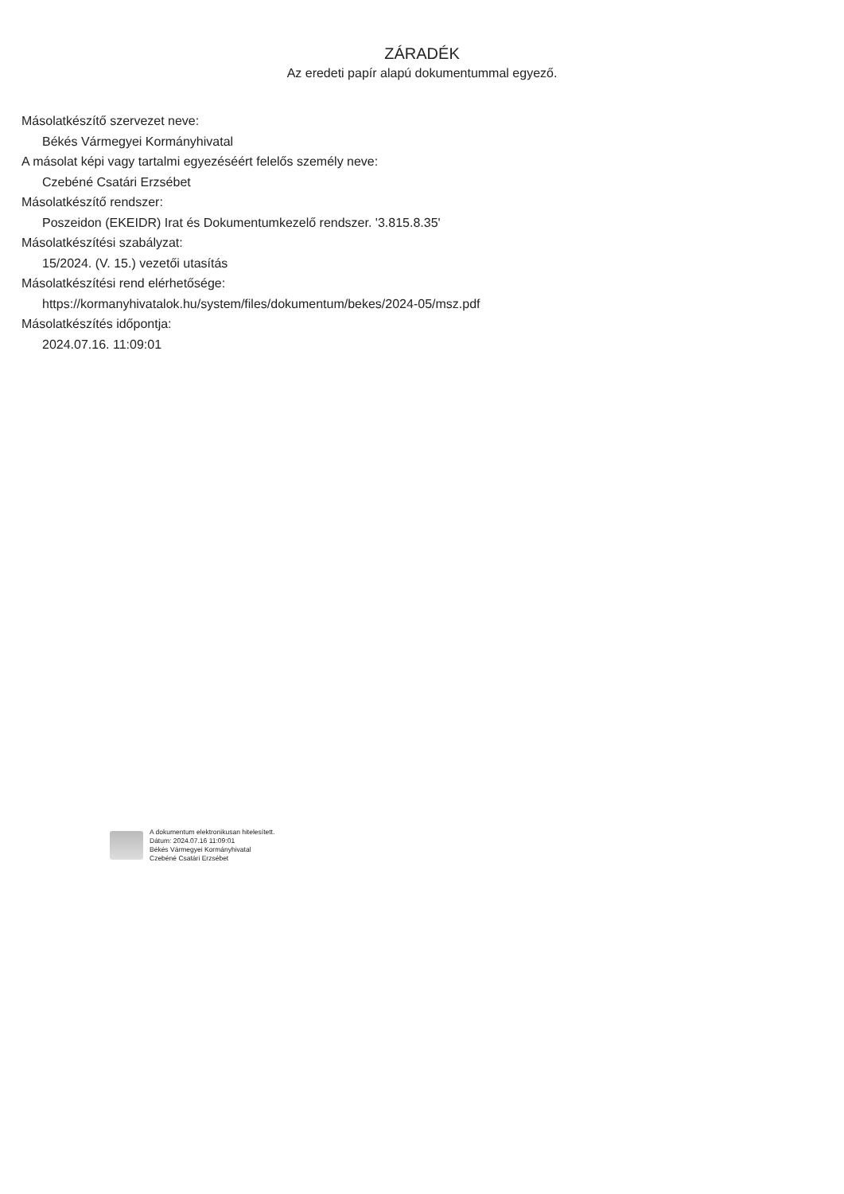ZÁRADÉK
Az eredeti papír alapú dokumentummal egyező.
Másolatkészítő szervezet neve:
Békés Vármegyei Kormányhivatal
A másolat képi vagy tartalmi egyezéséért felelős személy neve:
Czebéné Csatári Erzsébet
Másolatkészítő rendszer:
Poszeidon (EKEIDR) Irat és Dokumentumkezelő rendszer. '3.815.8.35'
Másolatkészítési szabályzat:
15/2024. (V. 15.) vezetői utasítás
Másolatkészítési rend elérhetősége:
https://kormanyhivatalok.hu/system/files/dokumentum/bekes/2024-05/msz.pdf
Másolatkészítés időpontja:
2024.07.16. 11:09:01
A dokumentum elektronikusan hitelesített.
Dátum: 2024.07.16 11:09:01
Békés Vármegyei Kormányhivatal
Czebéné Csatári Erzsébet